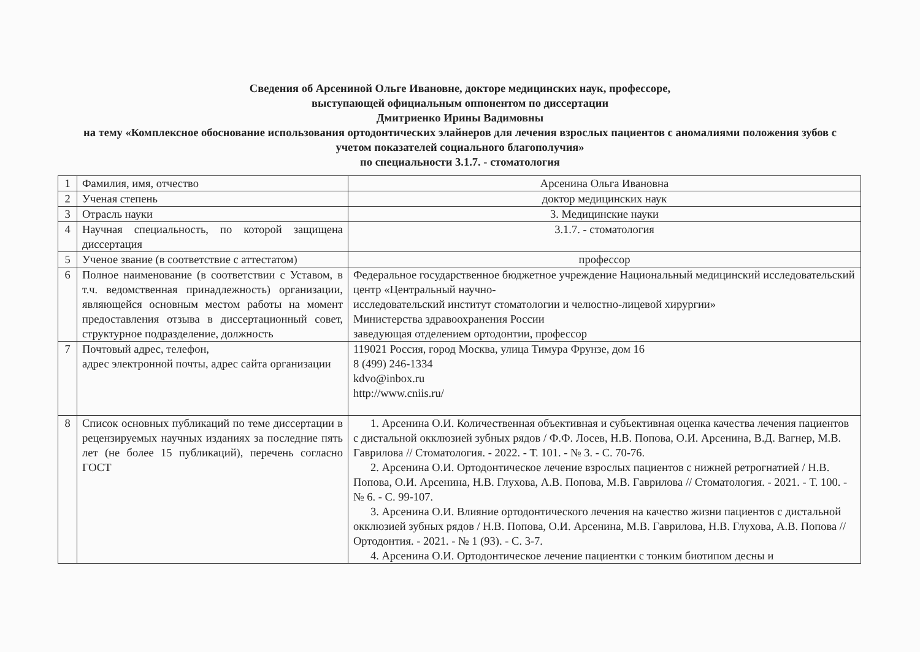Сведения об Арсениной Ольге Ивановне, докторе медицинских наук, профессоре,
выступающей официальным оппонентом по диссертации
Дмитриенко Ирины Вадимовны
на тему «Комплексное обоснование использования ортодонтических элайнеров для лечения взрослых пациентов с аномалиями положения зубов с учетом показателей социального благополучия»
по специальности 3.1.7. - стоматология
| 1 | Фамилия, имя, отчество | Арсенина Ольга Ивановна |
| 2 | Ученая степень | доктор медицинских наук |
| 3 | Отрасль науки | 3. Медицинские науки |
| 4 | Научная специальность, по которой защищена диссертация | 3.1.7. - стоматология |
| 5 | Ученое звание (в соответствие с аттестатом) | профессор |
| 6 | Полное наименование (в соответствии с Уставом, в т.ч. ведомственная принадлежность) организации, являющейся основным местом работы на момент предоставления отзыва в диссертационный совет, структурное подразделение, должность | Федеральное государственное бюджетное учреждение Национальный медицинский исследовательский центр «Центральный научно- исследовательский институт стоматологии и челюстно-лицевой хирургии» Министерства здравоохранения России заведующая отделением ортодонтии, профессор |
| 7 | Почтовый адрес, телефон, адрес электронной почты, адрес сайта организации | 119021 Россия, город Москва, улица Тимура Фрунзе, дом 16 8 (499) 246-1334 kdvo@inbox.ru http://www.cniis.ru/ |
| 8 | Список основных публикаций по теме диссертации в рецензируемых научных изданиях за последние пять лет (не более 15 публикаций), перечень согласно ГОСТ | 1. Арсенина О.И. Количественная объективная и субъективная оценка качества лечения пациентов с дистальной окклюзией зубных рядов / Ф.Ф. Лосев, Н.В. Попова, О.И. Арсенина, В.Д. Вагнер, М.В. Гаврилова // Стоматология. - 2022. - Т. 101. - № 3. - С. 70-76. 2. Арсенина О.И. Ортодонтическое лечение взрослых пациентов с нижней ретрогнатией / Н.В. Попова, О.И. Арсенина, Н.В. Глухова, А.В. Попова, М.В. Гаврилова // Стоматология. - 2021. - Т. 100. - № 6. - С. 99-107. 3. Арсенина О.И. Влияние ортодонтического лечения на качество жизни пациентов с дистальной окклюзией зубных рядов / Н.В. Попова, О.И. Арсенина, М.В. Гаврилова, Н.В. Глухова, А.В. Попова // Ортодонтия. - 2021. - № 1 (93). - С. 3-7. 4. Арсенина О.И. Ортодонтическое лечение пациентки с тонким биотипом десны и |